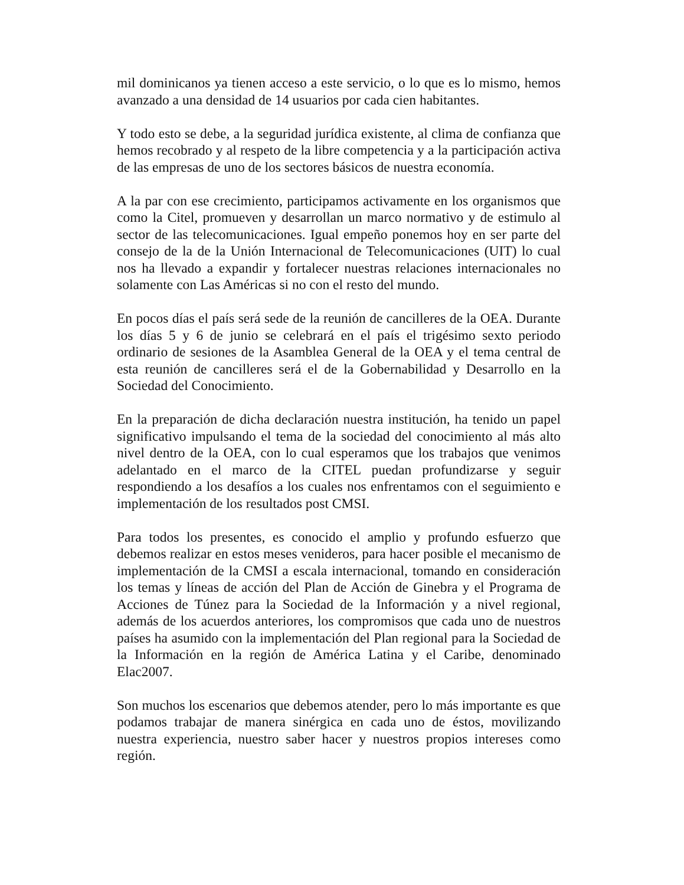mil dominicanos ya tienen acceso a este servicio, o lo que es lo mismo, hemos avanzado a una densidad de 14 usuarios por cada cien habitantes.
Y todo esto se debe, a la seguridad jurídica existente, al clima de confianza que hemos recobrado y al respeto de la libre competencia y a la participación activa de las empresas de uno de los sectores básicos de nuestra economía.
A la par con ese crecimiento, participamos activamente en los organismos que como la Citel, promueven y desarrollan un marco normativo y de estimulo al sector de las telecomunicaciones. Igual empeño ponemos hoy en ser parte del consejo de la de la Unión Internacional de Telecomunicaciones (UIT) lo cual nos ha llevado a expandir y fortalecer nuestras relaciones internacionales no solamente con Las Américas si no con el resto del mundo.
En pocos días el país será sede de la reunión de cancilleres de la OEA. Durante los días 5 y 6 de junio se celebrará en el país el trigésimo sexto periodo ordinario de sesiones de la Asamblea General de la OEA y el tema central de esta reunión de cancilleres será el de la Gobernabilidad y Desarrollo en la Sociedad del Conocimiento.
En la preparación de dicha declaración nuestra institución, ha tenido un papel significativo impulsando el tema de la sociedad del conocimiento al más alto nivel dentro de la OEA, con lo cual esperamos que los trabajos que venimos adelantado en el marco de la CITEL puedan profundizarse y seguir respondiendo a los desafíos a los cuales nos enfrentamos con el seguimiento e implementación de los resultados post CMSI.
Para todos los presentes, es conocido el amplio y profundo esfuerzo que debemos realizar en estos meses venideros, para hacer posible el mecanismo de implementación de la CMSI a escala internacional, tomando en consideración los temas y líneas de acción del Plan de Acción de Ginebra y el Programa de Acciones de Túnez para la Sociedad de la Información y a nivel regional, además de los acuerdos anteriores, los compromisos que cada uno de nuestros países ha asumido con la implementación del Plan regional para la Sociedad de la Información en la región de América Latina y el Caribe, denominado Elac2007.
Son muchos los escenarios que debemos atender, pero lo más importante es que podamos trabajar de manera sinérgica en cada uno de éstos, movilizando nuestra experiencia, nuestro saber hacer y nuestros propios intereses como región.